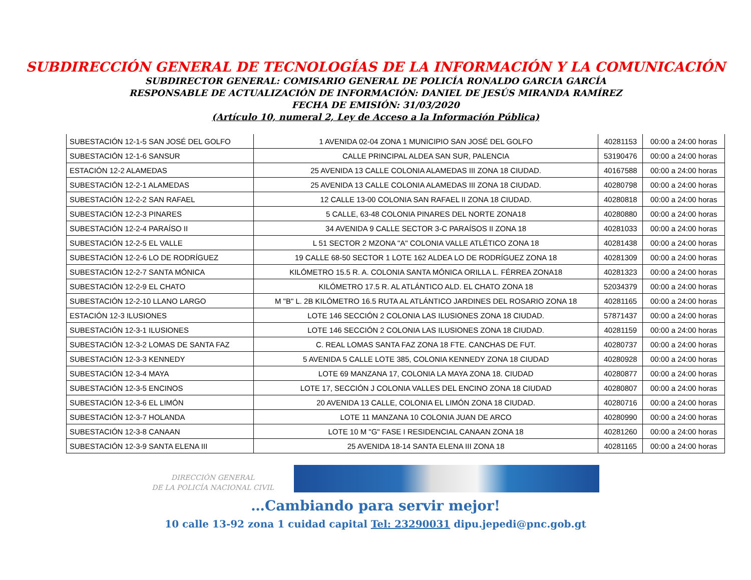SUBDIRECCIÓN GENERAL DE TECNOLOGÍAS DE LA INFORMACIÓN Y LA COMUNICACIÓN
SUBDIRECTOR GENERAL: COMISARIO GENERAL DE POLICÍA RONALDO GARCIA GARCÍA
RESPONSABLE DE ACTUALIZACIÓN DE INFORMACIÓN: DANIEL DE JESÚS MIRANDA RAMÍREZ
FECHA DE EMISIÓN: 31/03/2020
(Artículo 10, numeral 2, Ley de Acceso a la Información Pública)
| SUBESTACIÓN 12-1-5 SAN JOSÉ DEL GOLFO | 1 AVENIDA 02-04 ZONA 1 MUNICIPIO SAN JOSÉ DEL GOLFO | 40281153 | 00:00 a 24:00 horas |
| SUBESTACIÓN 12-1-6 SANSUR | CALLE PRINCIPAL ALDEA SAN SUR, PALENCIA | 53190476 | 00:00 a 24:00 horas |
| ESTACIÓN 12-2 ALAMEDAS | 25 AVENIDA 13 CALLE COLONIA ALAMEDAS III ZONA 18 CIUDAD. | 40167588 | 00:00 a 24:00 horas |
| SUBESTACIÓN 12-2-1 ALAMEDAS | 25 AVENIDA 13 CALLE COLONIA ALAMEDAS III ZONA 18 CIUDAD. | 40280798 | 00:00 a 24:00 horas |
| SUBESTACIÓN 12-2-2 SAN RAFAEL | 12 CALLE 13-00 COLONIA SAN RAFAEL II ZONA 18 CIUDAD. | 40280818 | 00:00 a 24:00 horas |
| SUBESTACIÓN 12-2-3 PINARES | 5 CALLE, 63-48 COLONIA PINARES DEL NORTE ZONA18 | 40280880 | 00:00 a 24:00 horas |
| SUBESTACIÓN 12-2-4 PARAÍSO II | 34 AVENIDA 9 CALLE SECTOR 3-C PARAÍSOS II ZONA 18 | 40281033 | 00:00 a 24:00 horas |
| SUBESTACIÓN 12-2-5 EL VALLE | L 51 SECTOR 2 MZONA "A" COLONIA VALLE ATLÉTICO ZONA 18 | 40281438 | 00:00 a 24:00 horas |
| SUBESTACIÓN 12-2-6 LO DE RODRÍGUEZ | 19 CALLE 68-50 SECTOR 1 LOTE 162 ALDEA LO DE RODRÍGUEZ ZONA 18 | 40281309 | 00:00 a 24:00 horas |
| SUBESTACIÓN 12-2-7 SANTA MÓNICA | KILÓMETRO 15.5 R. A. COLONIA SANTA MÓNICA ORILLA L. FÉRREA ZONA18 | 40281323 | 00:00 a 24:00 horas |
| SUBESTACIÓN 12-2-9 EL CHATO | KILÓMETRO 17.5 R. AL ATLÁNTICO ALD. EL CHATO ZONA 18 | 52034379 | 00:00 a 24:00 horas |
| SUBESTACIÓN 12-2-10 LLANO LARGO | M "B" L. 2B KILÓMETRO 16.5 RUTA AL ATLÁNTICO JARDINES DEL ROSARIO ZONA 18 | 40281165 | 00:00 a 24:00 horas |
| ESTACIÓN 12-3 ILUSIONES | LOTE 146 SECCIÓN 2 COLONIA LAS ILUSIONES ZONA 18 CIUDAD. | 57871437 | 00:00 a 24:00 horas |
| SUBESTACIÓN 12-3-1 ILUSIONES | LOTE 146 SECCIÓN 2 COLONIA LAS ILUSIONES ZONA 18 CIUDAD. | 40281159 | 00:00 a 24:00 horas |
| SUBESTACIÓN 12-3-2 LOMAS DE SANTA FAZ | C. REAL LOMAS SANTA FAZ ZONA 18 FTE. CANCHAS DE FUT. | 40280737 | 00:00 a 24:00 horas |
| SUBESTACIÓN 12-3-3 KENNEDY | 5 AVENIDA 5 CALLE LOTE 385, COLONIA KENNEDY ZONA 18 CIUDAD | 40280928 | 00:00 a 24:00 horas |
| SUBESTACIÓN 12-3-4 MAYA | LOTE 69 MANZANA 17, COLONIA LA MAYA ZONA 18. CIUDAD | 40280877 | 00:00 a 24:00 horas |
| SUBESTACIÓN 12-3-5 ENCINOS | LOTE 17, SECCIÓN J COLONIA VALLES DEL ENCINO ZONA 18 CIUDAD | 40280807 | 00:00 a 24:00 horas |
| SUBESTACIÓN 12-3-6 EL LIMÓN | 20 AVENIDA 13 CALLE, COLONIA EL LIMÓN ZONA 18 CIUDAD. | 40280716 | 00:00 a 24:00 horas |
| SUBESTACIÓN 12-3-7 HOLANDA | LOTE 11 MANZANA 10 COLONIA JUAN DE ARCO | 40280990 | 00:00 a 24:00 horas |
| SUBESTACIÓN 12-3-8 CANAAN | LOTE 10 M "G" FASE I RESIDENCIAL CANAAN ZONA 18 | 40281260 | 00:00 a 24:00 horas |
| SUBESTACIÓN 12-3-9 SANTA ELENA III | 25 AVENIDA 18-14 SANTA ELENA III ZONA 18 | 40281165 | 00:00 a 24:00 horas |
DIRECCIÓN GENERAL
DE LA POLICÍA NACIONAL CIVIL
…Cambiando para servir mejor!
10 calle 13-92 zona 1 cuidad capital Tel: 23290031 dipu.jepedi@pnc.gob.gt